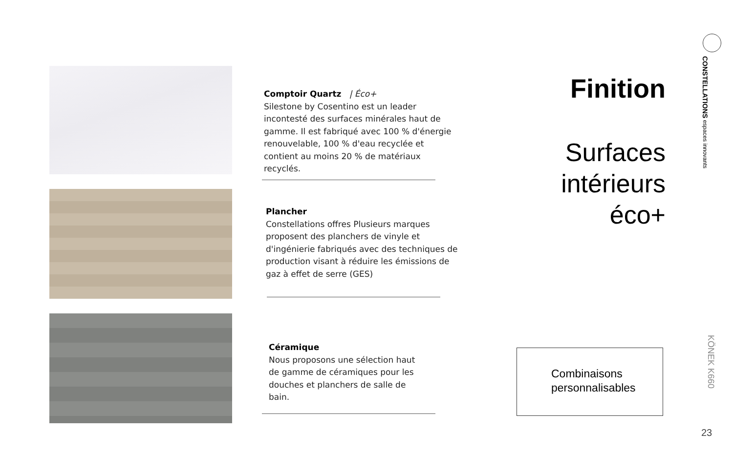Comptoir Quartz | Éco+
Silestone by Cosentino est un leader incontesté des surfaces minérales haut de gamme. Il est fabriqué avec 100 % d'énergie renouvelable, 100 % d'eau recyclée et contient au moins 20 % de matériaux recyclés.
Plancher
Constellations offres Plusieurs marques proposent des planchers de vinyle et d'ingénierie fabriqués avec des techniques de production visant à réduire les émissions de gaz à effet de serre (GES)
Céramique
Nous proposons une sélection haut de gamme de céramiques pour les douches et planchers de salle de bain.
Finition
Surfaces
intérieurs
éco+
Combinaisons
personnalisables
CONSTELLATIONS espaces innovants
KÖNEK K660
23